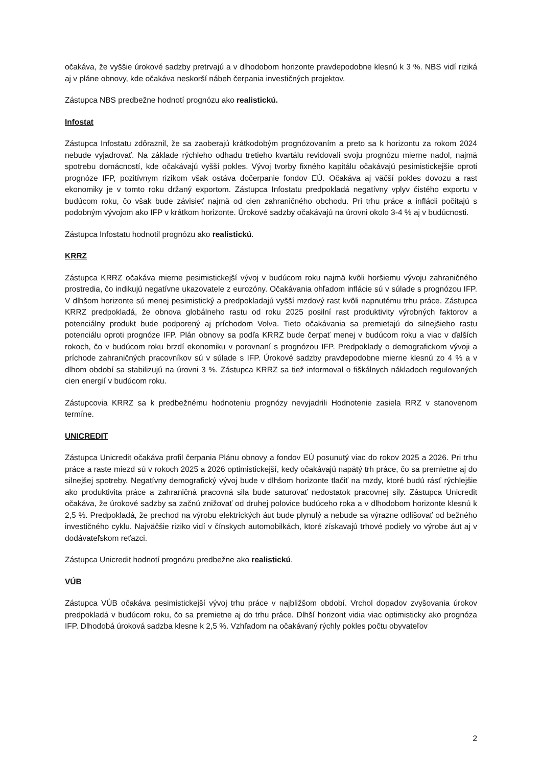očakáva, že vyššie úrokové sadzby pretrvajú a v dlhodobom horizonte pravdepodobne klesnú k 3 %. NBS vidí riziká aj v pláne obnovy, kde očakáva neskorší nábeh čerpania investičných projektov.
Zástupca NBS predbežne hodnotí prognózu ako realistickú.
Infostat
Zástupca Infostatu zdôraznil, že sa zaoberajú krátkodobým prognózovaním a preto sa k horizontu za rokom 2024 nebude vyjadrovať. Na základe rýchleho odhadu tretieho kvartálu revidovali svoju prognózu mierne nadol, najmä spotrebu domácností, kde očakávajú vyšší pokles. Vývoj tvorby fixného kapitálu očakávajú pesimistickejšie oproti prognóze IFP, pozitívnym rizikom však ostáva dočerpanie fondov EÚ. Očakáva aj väčší pokles dovozu a rast ekonomiky je v tomto roku držaný exportom. Zástupca Infostatu predpokladá negatívny vplyv čistého exportu v budúcom roku, čo však bude závisieť najmä od cien zahraničného obchodu. Pri trhu práce a inflácii počítajú s podobným vývojom ako IFP v krátkom horizonte. Úrokové sadzby očakávajú na úrovni okolo 3-4 % aj v budúcnosti.
Zástupca Infostatu hodnotil prognózu ako realistickú.
KRRZ
Zástupca KRRZ očakáva mierne pesimistickejší vývoj v budúcom roku najmä kvôli horšiemu vývoju zahraničného prostredia, čo indikujú negatívne ukazovatele z eurozóny. Očakávania ohľadom inflácie sú v súlade s prognózou IFP. V dlhšom horizonte sú menej pesimistický a predpokladajú vyšší mzdový rast kvôli napnutému trhu práce. Zástupca KRRZ predpokladá, že obnova globálneho rastu od roku 2025 posilní rast produktivity výrobných faktorov a potenciálny produkt bude podporený aj príchodom Volva. Tieto očakávania sa premietajú do silnejšieho rastu potenciálu oproti prognóze IFP. Plán obnovy sa podľa KRRZ bude čerpať menej v budúcom roku a viac v ďalších rokoch, čo v budúcom roku brzdí ekonomiku v porovnaní s prognózou IFP. Predpoklady o demografickom vývoji a príchode zahraničných pracovníkov sú v súlade s IFP. Úrokové sadzby pravdepodobne mierne klesnú zo 4 % a v dlhom období sa stabilizujú na úrovni 3 %. Zástupca KRRZ sa tiež informoval o fiškálnych nákladoch regulovaných cien energií v budúcom roku.
Zástupcovia KRRZ sa k predbežnému hodnoteniu prognózy nevyjadrili Hodnotenie zasiela RRZ v stanovenom termíne.
UNICREDIT
Zástupca Unicredit očakáva profil čerpania Plánu obnovy a fondov EÚ posunutý viac do rokov 2025 a 2026. Pri trhu práce a raste miezd sú v rokoch 2025 a 2026 optimistickejší, kedy očakávajú napätý trh práce, čo sa premietne aj do silnejšej spotreby. Negatívny demografický vývoj bude v dlhšom horizonte tlačiť na mzdy, ktoré budú rásť rýchlejšie ako produktivita práce a zahraničná pracovná sila bude saturovať nedostatok pracovnej sily. Zástupca Unicredit očakáva, že úrokové sadzby sa začnú znižovať od druhej polovice budúceho roka a v dlhodobom horizonte klesnú k 2,5 %. Predpokladá, že prechod na výrobu elektrických áut bude plynulý a nebude sa výrazne odlišovať od bežného investičného cyklu. Najväčšie riziko vidí v čínskych automobilkách, ktoré získavajú trhové podiely vo výrobe áut aj v dodávateľskom reťazci.
Zástupca Unicredit hodnotí prognózu predbežne ako realistickú.
VÚB
Zástupca VÚB očakáva pesimistickejší vývoj trhu práce v najbližšom období. Vrchol dopadov zvyšovania úrokov predpokladá v budúcom roku, čo sa premietne aj do trhu práce. Dlhší horizont vidia viac optimisticky ako prognóza IFP. Dlhodobá úroková sadzba klesne k 2,5 %. Vzhľadom na očakávaný rýchly pokles počtu obyvateľov
2